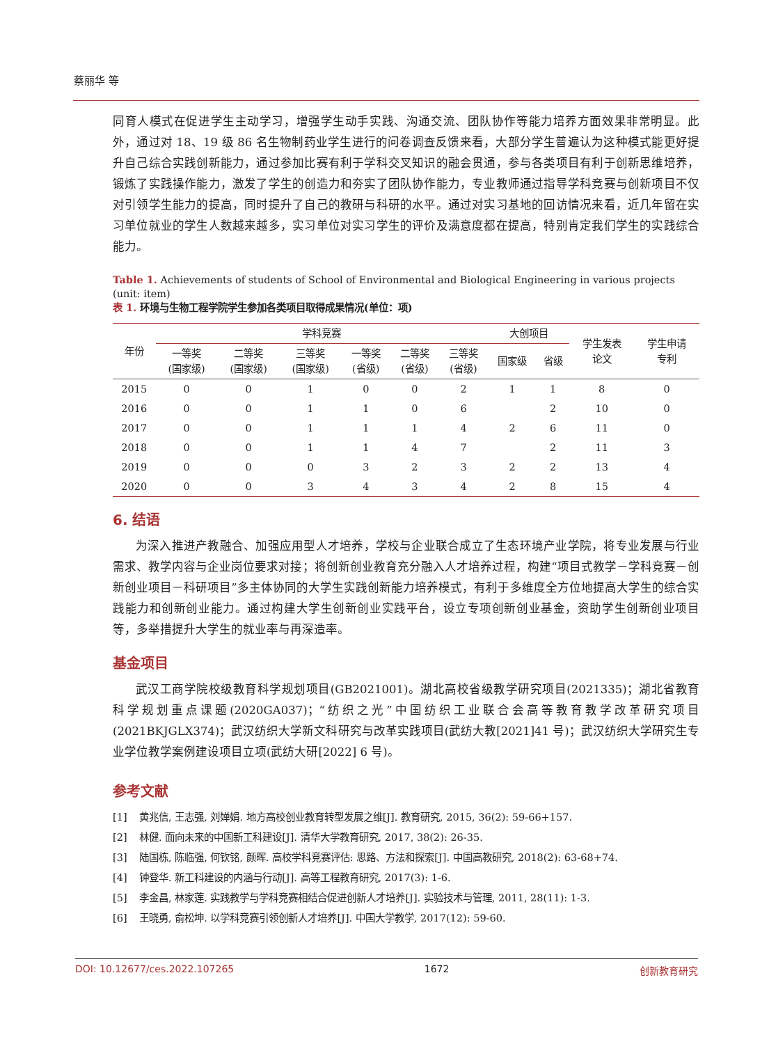蔡丽华 等
同育人模式在促进学生主动学习，增强学生动手实践、沟通交流、团队协作等能力培养方面效果非常明显。此外，通过对 18、19 级 86 名生物制药业学生进行的问卷调查反馈来看，大部分学生普遍认为这种模式能更好提升自己综合实践创新能力，通过参加比赛有利于学科交叉知识的融会贯通，参与各类项目有利于创新思维培养，锻炼了实践操作能力，激发了学生的创造力和夯实了团队协作能力，专业教师通过指导学科竞赛与创新项目不仅对引领学生能力的提高，同时提升了自己的教研与科研的水平。通过对实习基地的回访情况来看，近几年留在实习单位就业的学生人数越来越多，实习单位对实习学生的评价及满意度都在提高，特别肯定我们学生的实践综合能力。
Table 1. Achievements of students of School of Environmental and Biological Engineering in various projects (unit: item)
表 1. 环境与生物工程学院学生参加各类项目取得成果情况(单位：项)
| 年份 | 学科竞赛 | | | | | | 大创项目 | | 学生发表 论文 | 学生申请 专利 |
| --- | --- | --- | --- | --- | --- | --- | --- | --- | --- | --- |
| | 一等奖 (国家级) | 二等奖 (国家级) | 三等奖 (国家级) | 一等奖 (省级) | 二等奖 (省级) | 三等奖 (省级) | 国家级 | 省级 | | |
| 2015 | 0 | 0 | 1 | 0 | 0 | 2 | 1 | 1 | 8 | 0 |
| 2016 | 0 | 0 | 1 | 1 | 0 | 6 | | 2 | 10 | 0 |
| 2017 | 0 | 0 | 1 | 1 | 1 | 4 | 2 | 6 | 11 | 0 |
| 2018 | 0 | 0 | 1 | 1 | 4 | 7 | | 2 | 11 | 3 |
| 2019 | 0 | 0 | 0 | 3 | 2 | 3 | 2 | 2 | 13 | 4 |
| 2020 | 0 | 0 | 3 | 4 | 3 | 4 | 2 | 8 | 15 | 4 |
6. 结语
为深入推进产教融合、加强应用型人才培养，学校与企业联合成立了生态环境产业学院，将专业发展与行业需求、教学内容与企业岗位要求对接；将创新创业教育充分融入人才培养过程，构建“项目式教学－学科竞赛－创新创业项目－科研项目”多主体协同的大学生实践创新能力培养模式，有利于多维度全方位地提高大学生的综合实践能力和创新创业能力。通过构建大学生创新创业实践平台，设立专项创新创业基金，资助学生创新创业项目等，多举措提升大学生的就业率与再深造率。
基金项目
武汉工商学院校级教育科学规划项目(GB2021001)。湖北高校省级教学研究项目(2021335)；湖北省教育科学规划重点课题(2020GA037)；“纺织之光”中国纺织工业联合会高等教育教学改革研究项目(2021BKJGLX374)；武汉纺织大学新文科研究与改革实践项目(武纺大教[2021]41 号)；武汉纺织大学研究生专业学位教学案例建设项目立项(武纺大研[2022] 6 号)。
参考文献
[1] 黄兆信, 王志强, 刘婵娟. 地方高校创业教育转型发展之维[J]. 教育研究, 2015, 36(2): 59-66+157.
[2] 林健. 面向未来的中国新工科建设[J]. 清华大学教育研究, 2017, 38(2): 26-35.
[3] 陆国栋, 陈临强, 何钦铭, 颜晖. 高校学科竞赛评估: 思路、方法和探索[J]. 中国高教研究, 2018(2): 63-68+74.
[4] 钟登华. 新工科建设的内涵与行动[J]. 高等工程教育研究, 2017(3): 1-6.
[5] 李金昌, 林家莲. 实践教学与学科竞赛相结合促进创新人才培养[J]. 实验技术与管理, 2011, 28(11): 1-3.
[6] 王晓勇, 俞松坤. 以学科竞赛引领创新人才培养[J]. 中国大学教学, 2017(12): 59-60.
DOI: 10.12677/ces.2022.107265 1672 创新教育研究